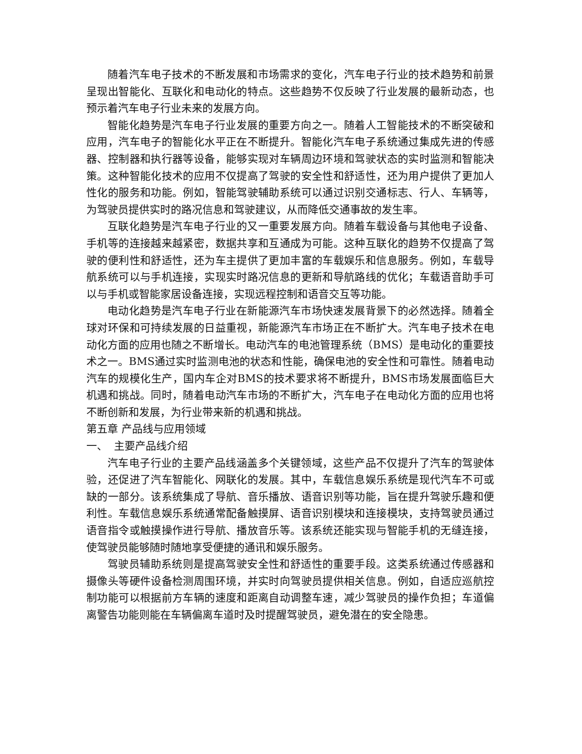随着汽车电子技术的不断发展和市场需求的变化，汽车电子行业的技术趋势和前景呈现出智能化、互联化和电动化的特点。这些趋势不仅反映了行业发展的最新动态，也预示着汽车电子行业未来的发展方向。
智能化趋势是汽车电子行业发展的重要方向之一。随着人工智能技术的不断突破和应用，汽车电子的智能化水平正在不断提升。智能化汽车电子系统通过集成先进的传感器、控制器和执行器等设备，能够实现对车辆周边环境和驾驶状态的实时监测和智能决策。这种智能化技术的应用不仅提高了驾驶的安全性和舒适性，还为用户提供了更加人性化的服务和功能。例如，智能驾驶辅助系统可以通过识别交通标志、行人、车辆等，为驾驶员提供实时的路况信息和驾驶建议，从而降低交通事故的发生率。
互联化趋势是汽车电子行业的又一重要发展方向。随着车载设备与其他电子设备、手机等的连接越来越紧密，数据共享和互通成为可能。这种互联化的趋势不仅提高了驾驶的便利性和舒适性，还为车主提供了更加丰富的车载娱乐和信息服务。例如，车载导航系统可以与手机连接，实现实时路况信息的更新和导航路线的优化；车载语音助手可以与手机或智能家居设备连接，实现远程控制和语音交互等功能。
电动化趋势是汽车电子行业在新能源汽车市场快速发展背景下的必然选择。随着全球对环保和可持续发展的日益重视，新能源汽车市场正在不断扩大。汽车电子技术在电动化方面的应用也随之不断增长。电动汽车的电池管理系统（BMS）是电动化的重要技术之一。BMS通过实时监测电池的状态和性能，确保电池的安全性和可靠性。随着电动汽车的规模化生产，国内车企对BMS的技术要求将不断提升，BMS市场发展面临巨大机遇和挑战。同时，随着电动汽车市场的不断扩大，汽车电子在电动化方面的应用也将不断创新和发展，为行业带来新的机遇和挑战。
第五章 产品线与应用领域
一、 主要产品线介绍
汽车电子行业的主要产品线涵盖多个关键领域，这些产品不仅提升了汽车的驾驶体验，还促进了汽车智能化、网联化的发展。其中，车载信息娱乐系统是现代汽车不可或缺的一部分。该系统集成了导航、音乐播放、语音识别等功能，旨在提升驾驶乐趣和便利性。车载信息娱乐系统通常配备触摸屏、语音识别模块和连接模块，支持驾驶员通过语音指令或触摸操作进行导航、播放音乐等。该系统还能实现与智能手机的无缝连接，使驾驶员能够随时随地享受便捷的通讯和娱乐服务。
驾驶员辅助系统则是提高驾驶安全性和舒适性的重要手段。这类系统通过传感器和摄像头等硬件设备检测周围环境，并实时向驾驶员提供相关信息。例如，自适应巡航控制功能可以根据前方车辆的速度和距离自动调整车速，减少驾驶员的操作负担；车道偏离警告功能则能在车辆偏离车道时及时提醒驾驶员，避免潜在的安全隐患。